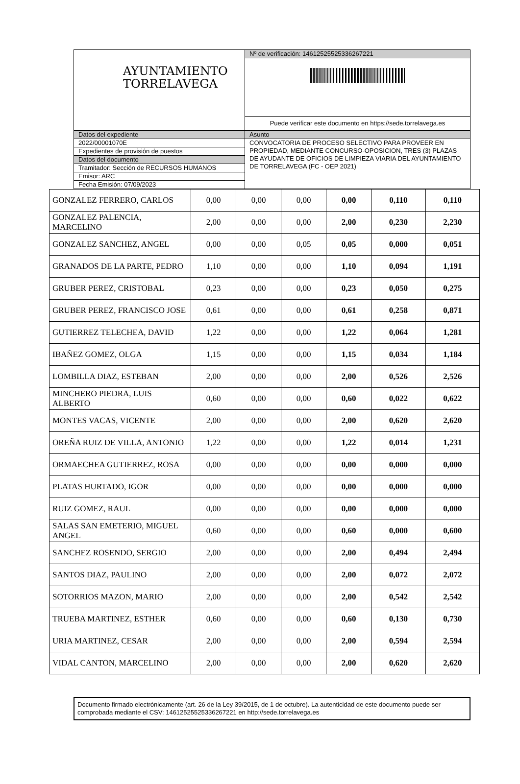| AYUNTAMIENTO TORRELAVEGA | Nº de verificación: 14612525525336267221 |
| | Puede verificar este documento en https://sede.torrelavega.es |
| Datos del expediente | Asunto |
| 2022/00001070E | CONVOCATORIA DE PROCESO SELECTIVO PARA PROVEER EN PROPIEDAD, MEDIANTE CONCURSO-OPOSICION, TRES (3) PLAZAS DE AYUDANTE DE OFICIOS DE LIMPIEZA VIARIA DEL AYUNTAMIENTO DE TORRELAVEGA (FC - OEP 2021) |
| Expedientes de provisión de puestos | |
| Datos del documento | |
| Tramitador: Sección de RECURSOS HUMANOS | |
| Emisor: ARC | |
| Fecha Emisión: 07/09/2023 | |
| GONZALEZ FERRERO, CARLOS | 0,00 | 0,00 | 0,00 | 0,00 | 0,110 | 0,110 |
| GONZALEZ PALENCIA, MARCELINO | 2,00 | 0,00 | 0,00 | 2,00 | 0,230 | 2,230 |
| GONZALEZ SANCHEZ, ANGEL | 0,00 | 0,00 | 0,05 | 0,05 | 0,000 | 0,051 |
| GRANADOS DE LA PARTE, PEDRO | 1,10 | 0,00 | 0,00 | 1,10 | 0,094 | 1,191 |
| GRUBER PEREZ, CRISTOBAL | 0,23 | 0,00 | 0,00 | 0,23 | 0,050 | 0,275 |
| GRUBER PEREZ, FRANCISCO JOSE | 0,61 | 0,00 | 0,00 | 0,61 | 0,258 | 0,871 |
| GUTIERREZ TELECHEA, DAVID | 1,22 | 0,00 | 0,00 | 1,22 | 0,064 | 1,281 |
| IBAÑEZ GOMEZ, OLGA | 1,15 | 0,00 | 0,00 | 1,15 | 0,034 | 1,184 |
| LOMBILLA DIAZ, ESTEBAN | 2,00 | 0,00 | 0,00 | 2,00 | 0,526 | 2,526 |
| MINCHERO PIEDRA, LUIS ALBERTO | 0,60 | 0,00 | 0,00 | 0,60 | 0,022 | 0,622 |
| MONTES VACAS, VICENTE | 2,00 | 0,00 | 0,00 | 2,00 | 0,620 | 2,620 |
| OREÑA RUIZ DE VILLA, ANTONIO | 1,22 | 0,00 | 0,00 | 1,22 | 0,014 | 1,231 |
| ORMAECHEA GUTIERREZ, ROSA | 0,00 | 0,00 | 0,00 | 0,00 | 0,000 | 0,000 |
| PLATAS HURTADO, IGOR | 0,00 | 0,00 | 0,00 | 0,00 | 0,000 | 0,000 |
| RUIZ GOMEZ, RAUL | 0,00 | 0,00 | 0,00 | 0,00 | 0,000 | 0,000 |
| SALAS SAN EMETERIO, MIGUEL ANGEL | 0,60 | 0,00 | 0,00 | 0,60 | 0,000 | 0,600 |
| SANCHEZ ROSENDO, SERGIO | 2,00 | 0,00 | 0,00 | 2,00 | 0,494 | 2,494 |
| SANTOS DIAZ, PAULINO | 2,00 | 0,00 | 0,00 | 2,00 | 0,072 | 2,072 |
| SOTORRIOS MAZON, MARIO | 2,00 | 0,00 | 0,00 | 2,00 | 0,542 | 2,542 |
| TRUEBA MARTINEZ, ESTHER | 0,60 | 0,00 | 0,00 | 0,60 | 0,130 | 0,730 |
| URIA MARTINEZ, CESAR | 2,00 | 0,00 | 0,00 | 2,00 | 0,594 | 2,594 |
| VIDAL CANTON, MARCELINO | 2,00 | 0,00 | 0,00 | 2,00 | 0,620 | 2,620 |
Documento firmado electrónicamente (art. 26 de la Ley 39/2015, de 1 de octubre). La autenticidad de este documento puede ser comprobada mediante el CSV: 14612525525336267221 en http://sede.torrelavega.es